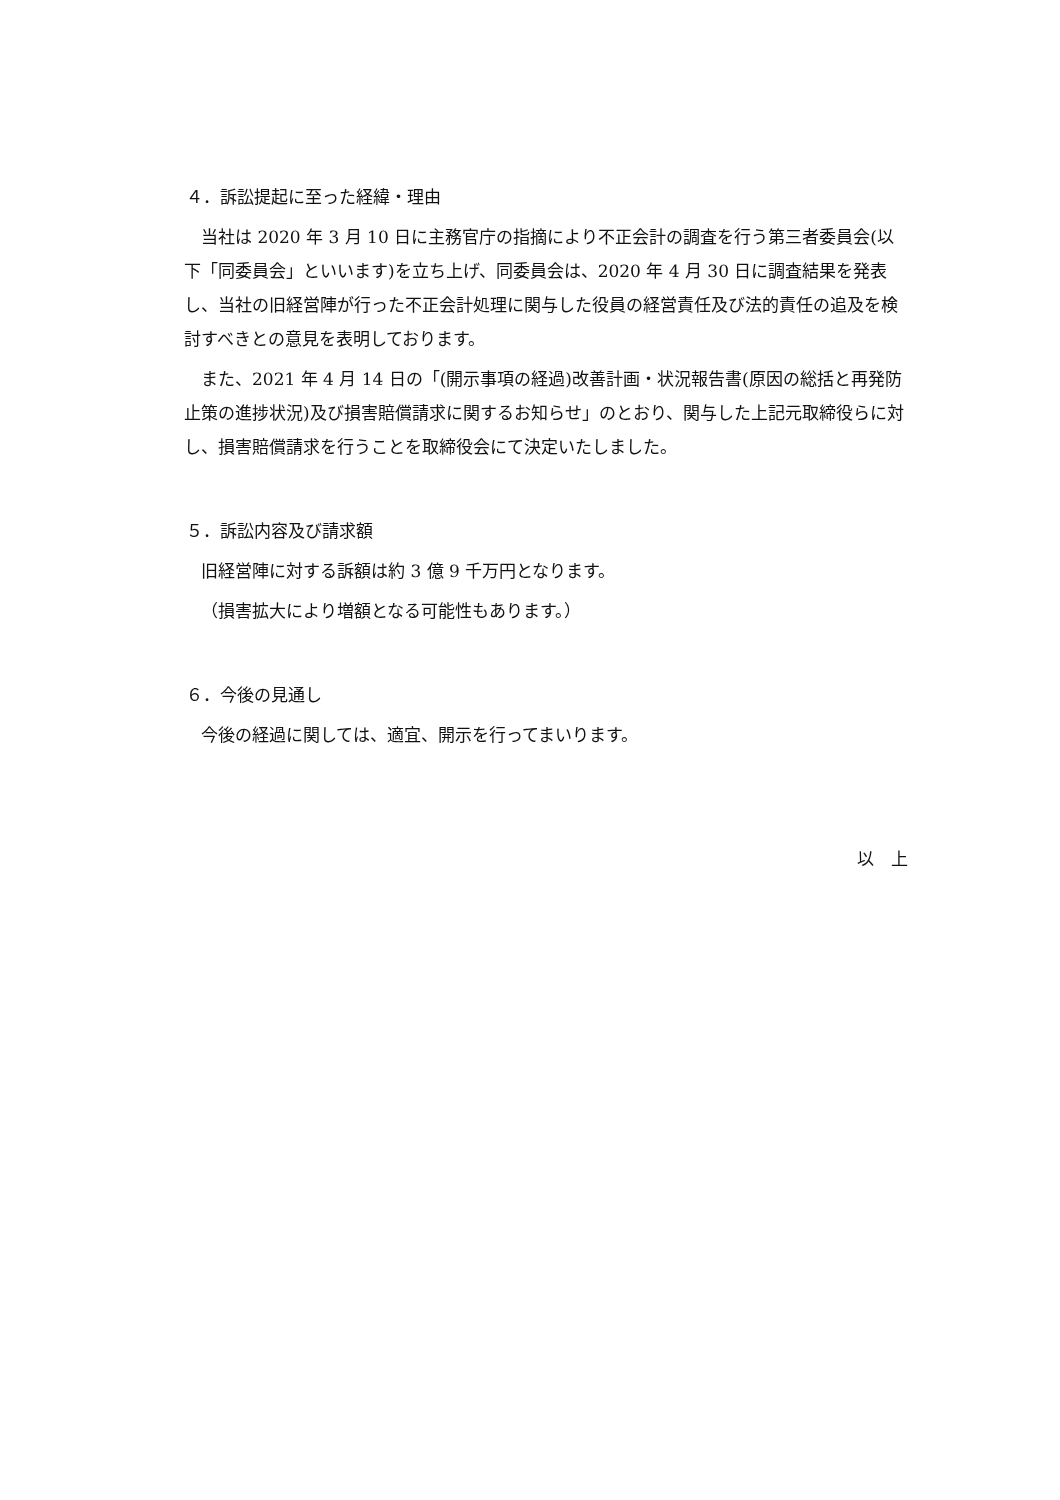４．訴訟提起に至った経緯・理由
当社は 2020 年 3 月 10 日に主務官庁の指摘により不正会計の調査を行う第三者委員会(以下「同委員会」といいます)を立ち上げ、同委員会は、2020 年 4 月 30 日に調査結果を発表し、当社の旧経営陣が行った不正会計処理に関与した役員の経営責任及び法的責任の追及を検討すべきとの意見を表明しております。
また、2021 年 4 月 14 日の「(開示事項の経過)改善計画・状況報告書(原因の総括と再発防止策の進捗状況)及び損害賠償請求に関するお知らせ」のとおり、関与した上記元取締役らに対し、損害賠償請求を行うことを取締役会にて決定いたしました。
５．訴訟内容及び請求額
旧経営陣に対する訴額は約 3 億 9 千万円となります。
（損害拡大により増額となる可能性もあります。）
６．今後の見通し
今後の経過に関しては、適宜、開示を行ってまいります。
以　上